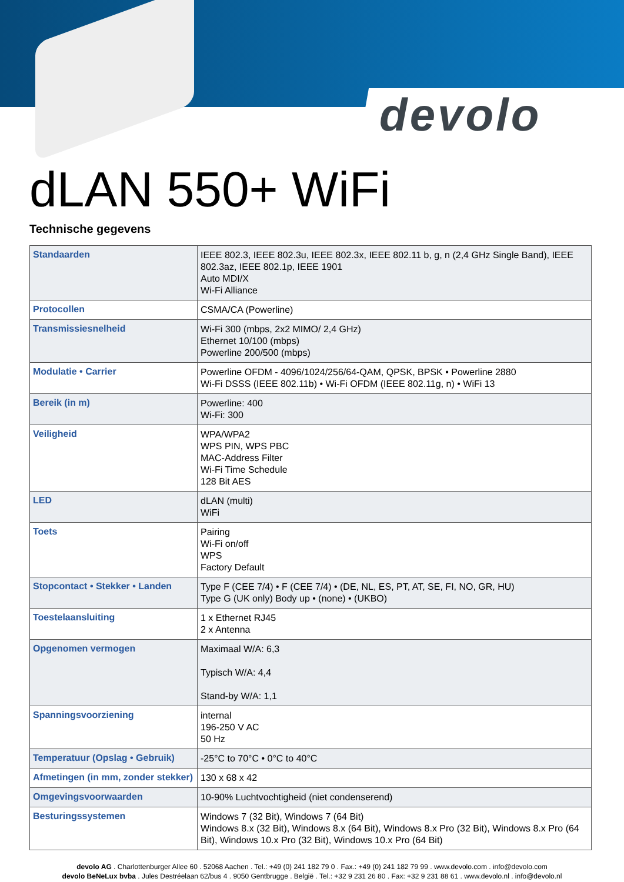devolo
dLAN 550+ WiFi
Technische gegevens
| Standaarden | IEEE 802.3, IEEE 802.3u, IEEE 802.3x, IEEE 802.11 b, g, n (2,4 GHz Single Band), IEEE 802.3az, IEEE 802.1p, IEEE 1901 Auto MDI/X Wi-Fi Alliance |
| Protocollen | CSMA/CA (Powerline) |
| Transmissiesnelheid | Wi-Fi 300 (mbps, 2x2 MIMO/ 2,4 GHz) Ethernet 10/100 (mbps) Powerline 200/500 (mbps) |
| Modulatie • Carrier | Powerline OFDM - 4096/1024/256/64-QAM, QPSK, BPSK • Powerline 2880 Wi-Fi DSSS (IEEE 802.11b) • Wi-Fi OFDM (IEEE 802.11g, n) • WiFi 13 |
| Bereik (in m) | Powerline: 400 Wi-Fi: 300 |
| Veiligheid | WPA/WPA2 WPS PIN, WPS PBC MAC-Address Filter Wi-Fi Time Schedule 128 Bit AES |
| LED | dLAN (multi) WiFi |
| Toets | Pairing Wi-Fi on/off WPS Factory Default |
| Stopcontact • Stekker • Landen | Type F (CEE 7/4) • F (CEE 7/4) • (DE, NL, ES, PT, AT, SE, FI, NO, GR, HU) Type G (UK only) Body up • (none) • (UKBO) |
| Toestelaansluiting | 1 x Ethernet RJ45 2 x Antenna |
| Opgenomen vermogen | Maximaal W/A: 6,3 Typisch W/A: 4,4 Stand-by W/A: 1,1 |
| Spanningsvoorziening | internal 196-250 V AC 50 Hz |
| Temperatuur (Opslag • Gebruik) | -25°C to 70°C • 0°C to 40°C |
| Afmetingen (in mm, zonder stekker) | 130 x 68 x 42 |
| Omgevingsvoorwaarden | 10-90% Luchtvochtigheid (niet condenserend) |
| Besturingssystemen | Windows 7 (32 Bit), Windows 7 (64 Bit) Windows 8.x (32 Bit), Windows 8.x (64 Bit), Windows 8.x Pro (32 Bit), Windows 8.x Pro (64 Bit), Windows 10.x Pro (32 Bit), Windows 10.x Pro (64 Bit) |
devolo AG . Charlottenburger Allee 60 . 52068 Aachen . Tel.: +49 (0) 241 182 79 0 . Fax.: +49 (0) 241 182 79 99 . www.devolo.com . info@devolo.com
devolo BeNeLux bvba . Jules Destréelaan 62/bus 4 . 9050 Gentbrugge . België . Tel.: +32 9 231 26 80 . Fax: +32 9 231 88 61 . www.devolo.nl . info@devolo.nl